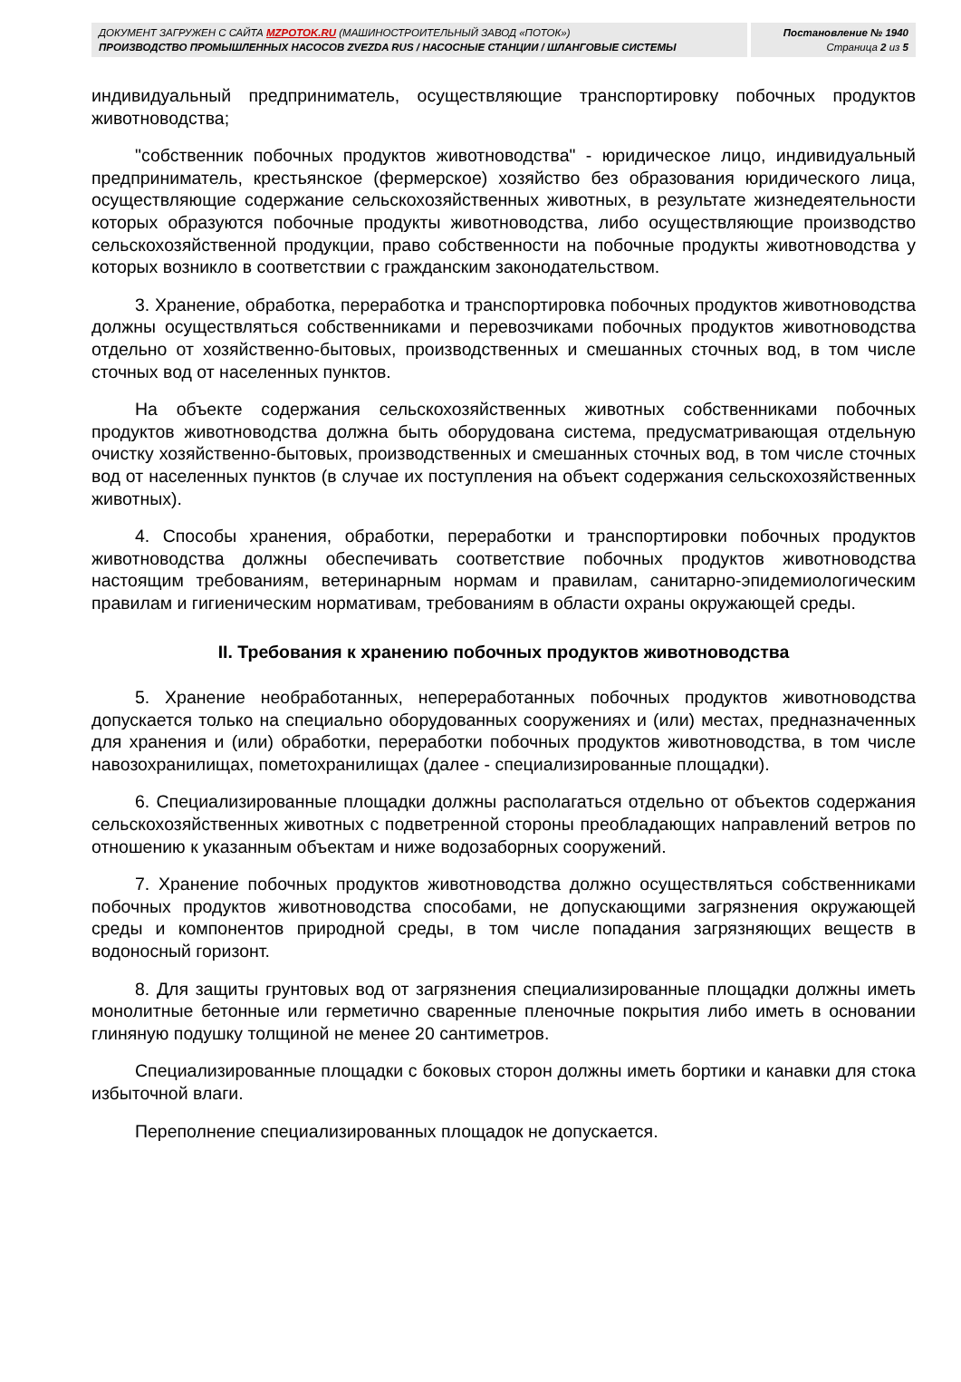ДОКУМЕНТ ЗАГРУЖЕН С САЙТА MZPOTOK.RU (МАШИНОСТРОИТЕЛЬНЫЙ ЗАВОД «ПОТОК»)
ПРОИЗВОДСТВО ПРОМЫШЛЕННЫХ НАСОСОВ ZVEZDA RUS / НАСОСНЫЕ СТАНЦИИ / ШЛАНГОВЫЕ СИСТЕМЫ
Постановление № 1940
Страница 2 из 5
индивидуальный предприниматель, осуществляющие транспортировку побочных продуктов животноводства;
"собственник побочных продуктов животноводства" - юридическое лицо, индивидуальный предприниматель, крестьянское (фермерское) хозяйство без образования юридического лица, осуществляющие содержание сельскохозяйственных животных, в результате жизнедеятельности которых образуются побочные продукты животноводства, либо осуществляющие производство сельскохозяйственной продукции, право собственности на побочные продукты животноводства у которых возникло в соответствии с гражданским законодательством.
3. Хранение, обработка, переработка и транспортировка побочных продуктов животноводства должны осуществляться собственниками и перевозчиками побочных продуктов животноводства отдельно от хозяйственно-бытовых, производственных и смешанных сточных вод, в том числе сточных вод от населенных пунктов.
На объекте содержания сельскохозяйственных животных собственниками побочных продуктов животноводства должна быть оборудована система, предусматривающая отдельную очистку хозяйственно-бытовых, производственных и смешанных сточных вод, в том числе сточных вод от населенных пунктов (в случае их поступления на объект содержания сельскохозяйственных животных).
4. Способы хранения, обработки, переработки и транспортировки побочных продуктов животноводства должны обеспечивать соответствие побочных продуктов животноводства настоящим требованиям, ветеринарным нормам и правилам, санитарно-эпидемиологическим правилам и гигиеническим нормативам, требованиям в области охраны окружающей среды.
II. Требования к хранению побочных продуктов животноводства
5. Хранение необработанных, непереработанных побочных продуктов животноводства допускается только на специально оборудованных сооружениях и (или) местах, предназначенных для хранения и (или) обработки, переработки побочных продуктов животноводства, в том числе навозохранилищах, пометохранилищах (далее - специализированные площадки).
6. Специализированные площадки должны располагаться отдельно от объектов содержания сельскохозяйственных животных с подветренной стороны преобладающих направлений ветров по отношению к указанным объектам и ниже водозаборных сооружений.
7. Хранение побочных продуктов животноводства должно осуществляться собственниками побочных продуктов животноводства способами, не допускающими загрязнения окружающей среды и компонентов природной среды, в том числе попадания загрязняющих веществ в водоносный горизонт.
8. Для защиты грунтовых вод от загрязнения специализированные площадки должны иметь монолитные бетонные или герметично сваренные пленочные покрытия либо иметь в основании глиняную подушку толщиной не менее 20 сантиметров.
Специализированные площадки с боковых сторон должны иметь бортики и канавки для стока избыточной влаги.
Переполнение специализированных площадок не допускается.